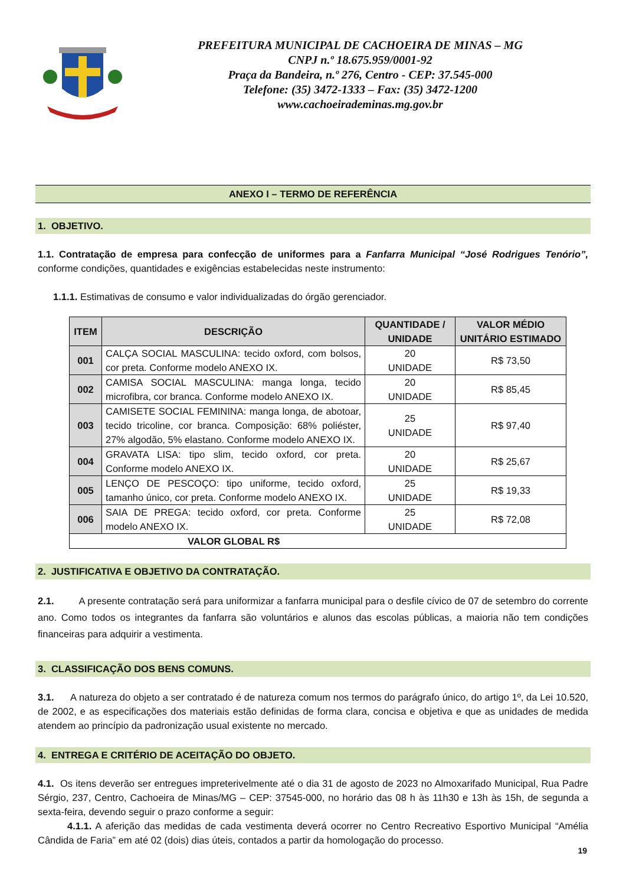PREFEITURA MUNICIPAL DE CACHOEIRA DE MINAS – MG
CNPJ n.º 18.675.959/0001-92
Praça da Bandeira, n.º 276, Centro - CEP: 37.545-000
Telefone: (35) 3472-1333 – Fax: (35) 3472-1200
www.cachoeirademinas.mg.gov.br
ANEXO I – TERMO DE REFERÊNCIA
1. OBJETIVO.
1.1. Contratação de empresa para confecção de uniformes para a Fanfarra Municipal “José Rodrigues Tenório”, conforme condições, quantidades e exigências estabelecidas neste instrumento:
1.1.1. Estimativas de consumo e valor individualizadas do órgão gerenciador.
| ITEM | DESCRIÇÃO | QUANTIDADE / UNIDADE | VALOR MÉDIO UNITÁRIO ESTIMADO |
| --- | --- | --- | --- |
| 001 | CALÇA SOCIAL MASCULINA: tecido oxford, com bolsos, cor preta. Conforme modelo ANEXO IX. | 20 UNIDADE | R$ 73,50 |
| 002 | CAMISA SOCIAL MASCULINA: manga longa, tecido microfibra, cor branca. Conforme modelo ANEXO IX. | 20 UNIDADE | R$ 85,45 |
| 003 | CAMISETE SOCIAL FEMININA: manga longa, de abotoar, tecido tricoline, cor branca. Composição: 68% poliéster, 27% algodão, 5% elastano. Conforme modelo ANEXO IX. | 25 UNIDADE | R$ 97,40 |
| 004 | GRAVATA LISA: tipo slim, tecido oxford, cor preta. Conforme modelo ANEXO IX. | 20 UNIDADE | R$ 25,67 |
| 005 | LENÇO DE PESCOÇO: tipo uniforme, tecido oxford, tamanho único, cor preta. Conforme modelo ANEXO IX. | 25 UNIDADE | R$ 19,33 |
| 006 | SAIA DE PREGA: tecido oxford, cor preta. Conforme modelo ANEXO IX. | 25 UNIDADE | R$ 72,08 |
| VALOR GLOBAL R$ | | | |
2. JUSTIFICATIVA E OBJETIVO DA CONTRATAÇÃO.
2.1. A presente contratação será para uniformizar a fanfarra municipal para o desfile cívico de 07 de setembro do corrente ano. Como todos os integrantes da fanfarra são voluntários e alunos das escolas públicas, a maioria não tem condições financeiras para adquirir a vestimenta.
3. CLASSIFICAÇÃO DOS BENS COMUNS.
3.1. A natureza do objeto a ser contratado é de natureza comum nos termos do parágrafo único, do artigo 1º, da Lei 10.520, de 2002, e as especificações dos materiais estão definidas de forma clara, concisa e objetiva e que as unidades de medida atendem ao princípio da padronização usual existente no mercado.
4. ENTREGA E CRITÉRIO DE ACEITAÇÃO DO OBJETO.
4.1. Os itens deverão ser entregues impreterivelmente até o dia 31 de agosto de 2023 no Almoxarifado Municipal, Rua Padre Sérgio, 237, Centro, Cachoeira de Minas/MG – CEP: 37545-000, no horário das 08 h às 11h30 e 13h às 15h, de segunda a sexta-feira, devendo seguir o prazo conforme a seguir:
4.1.1. A aferição das medidas de cada vestimenta deverá ocorrer no Centro Recreativo Esportivo Municipal “Amélia Cândida de Faria” em até 02 (dois) dias úteis, contados a partir da homologação do processo.
19